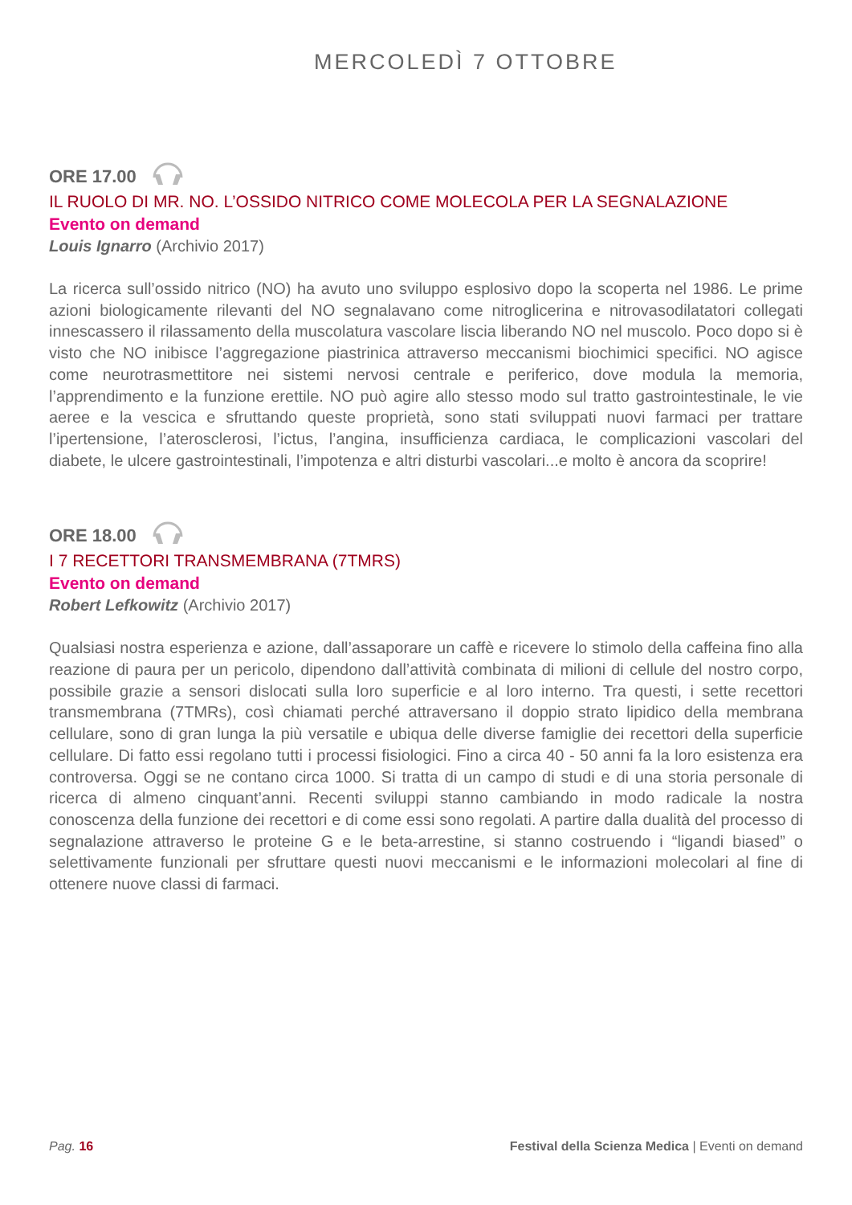MERCOLEDÌ 7 OTTOBRE
ORE 17.00
IL RUOLO DI MR. NO. L’OSSIDO NITRICO COME MOLECOLA PER LA SEGNALAZIONE
Evento on demand
Louis Ignarro (Archivio 2017)
La ricerca sull’ossido nitrico (NO) ha avuto uno sviluppo esplosivo dopo la scoperta nel 1986. Le prime azioni biologicamente rilevanti del NO segnalavano come nitroglicerina e nitrovasodilatatori collegati innescassero il rilassamento della muscolatura vascolare liscia liberando NO nel muscolo. Poco dopo si è visto che NO inibisce l’aggregazione piastrinica attraverso meccanismi biochimici specifici. NO agisce come neurotrasmettitore nei sistemi nervosi centrale e periferico, dove modula la memoria, l’apprendimento e la funzione erettile. NO può agire allo stesso modo sul tratto gastrointestinale, le vie aeree e la vescica e sfruttando queste proprietà, sono stati sviluppati nuovi farmaci per trattare l’ipertensione, l’aterosclerosi, l’ictus, l’angina, insufficienza cardiaca, le complicazioni vascolari del diabete, le ulcere gastrointestinali, l’impotenza e altri disturbi vascolari...e molto è ancora da scoprire!
ORE 18.00
I 7 RECETTORI TRANSMEMBRANA (7TMRS)
Evento on demand
Robert Lefkowitz (Archivio 2017)
Qualsiasi nostra esperienza e azione, dall’assaporare un caffè e ricevere lo stimolo della caffeina fino alla reazione di paura per un pericolo, dipendono dall’attività combinata di milioni di cellule del nostro corpo, possibile grazie a sensori dislocati sulla loro superficie e al loro interno. Tra questi, i sette recettori transmembrana (7TMRs), così chiamati perché attraversano il doppio strato lipidico della membrana cellulare, sono di gran lunga la più versatile e ubiqua delle diverse famiglie dei recettori della superficie cellulare. Di fatto essi regolano tutti i processi fisiologici. Fino a circa 40 - 50 anni fa la loro esistenza era controversa. Oggi se ne contano circa 1000. Si tratta di un campo di studi e di una storia personale di ricerca di almeno cinquant’anni. Recenti sviluppi stanno cambiando in modo radicale la nostra conoscenza della funzione dei recettori e di come essi sono regolati. A partire dalla dualità del processo di segnalazione attraverso le proteine G e le beta-arrestine, si stanno costruendo i “ligandi biased” o selettivamente funzionali per sfruttare questi nuovi meccanismi e le informazioni molecolari al fine di ottenere nuove classi di farmaci.
Pag. 16 Festival della Scienza Medica | Eventi on demand